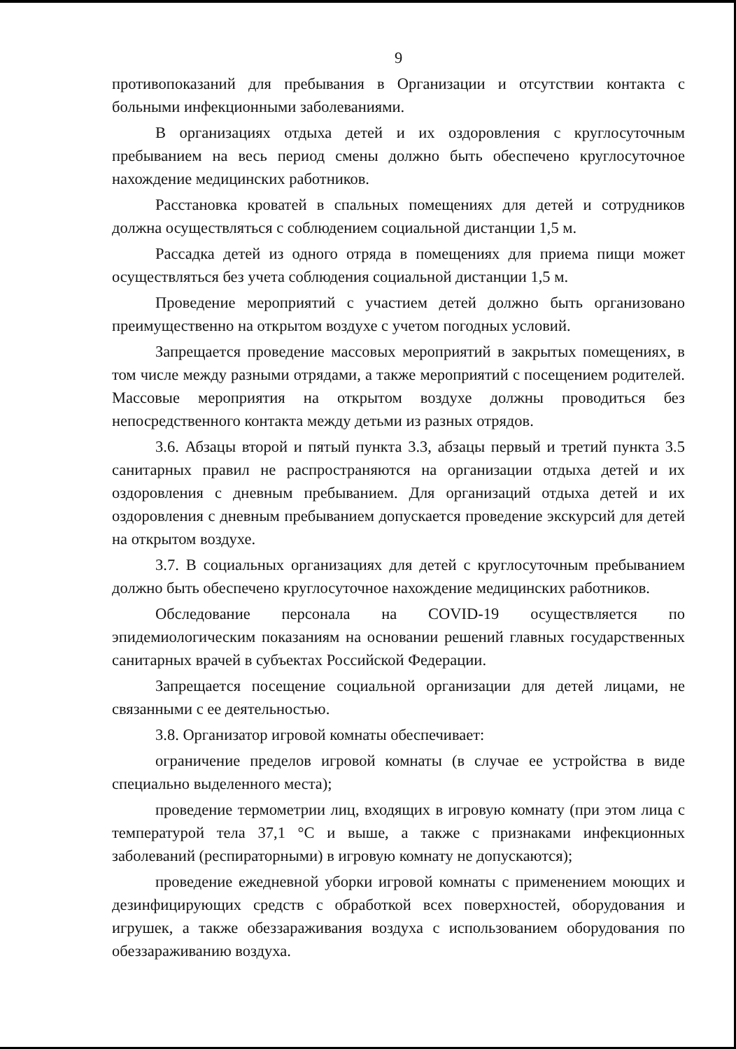9
противопоказаний для пребывания в Организации и отсутствии контакта с больными инфекционными заболеваниями.
В организациях отдыха детей и их оздоровления с круглосуточным пребыванием на весь период смены должно быть обеспечено круглосуточное нахождение медицинских работников.
Расстановка кроватей в спальных помещениях для детей и сотрудников должна осуществляться с соблюдением социальной дистанции 1,5 м.
Рассадка детей из одного отряда в помещениях для приема пищи может осуществляться без учета соблюдения социальной дистанции 1,5 м.
Проведение мероприятий с участием детей должно быть организовано преимущественно на открытом воздухе с учетом погодных условий.
Запрещается проведение массовых мероприятий в закрытых помещениях, в том числе между разными отрядами, а также мероприятий с посещением родителей. Массовые мероприятия на открытом воздухе должны проводиться без непосредственного контакта между детьми из разных отрядов.
3.6. Абзацы второй и пятый пункта 3.3, абзацы первый и третий пункта 3.5 санитарных правил не распространяются на организации отдыха детей и их оздоровления с дневным пребыванием. Для организаций отдыха детей и их оздоровления с дневным пребыванием допускается проведение экскурсий для детей на открытом воздухе.
3.7. В социальных организациях для детей с круглосуточным пребыванием должно быть обеспечено круглосуточное нахождение медицинских работников.
Обследование персонала на COVID-19 осуществляется по эпидемиологическим показаниям на основании решений главных государственных санитарных врачей в субъектах Российской Федерации.
Запрещается посещение социальной организации для детей лицами, не связанными с ее деятельностью.
3.8. Организатор игровой комнаты обеспечивает:
ограничение пределов игровой комнаты (в случае ее устройства в виде специально выделенного места);
проведение термометрии лиц, входящих в игровую комнату (при этом лица с температурой тела 37,1 °С и выше, а также с признаками инфекционных заболеваний (респираторными) в игровую комнату не допускаются);
проведение ежедневной уборки игровой комнаты с применением моющих и дезинфицирующих средств с обработкой всех поверхностей, оборудования и игрушек, а также обеззараживания воздуха с использованием оборудования по обеззараживанию воздуха.